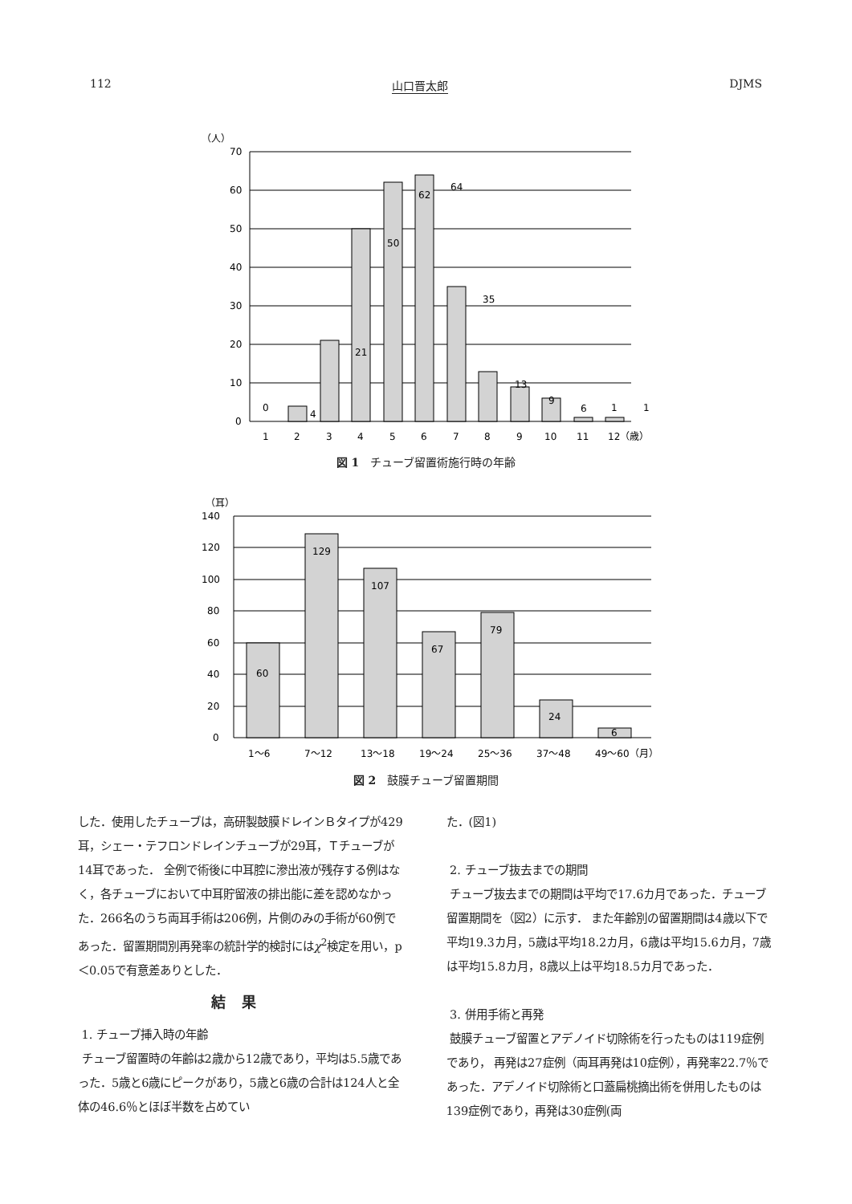112 山口晋太郎 DJMS
（人）
70
60
50
40
30
20
10
0
0
4
21
50
62
64
35
13
9
6
1
1
1
2
3
4
5
6
7
8
9
10
11
12（歳）
図 1　チューブ留置術施行時の年齢
（耳）
140
120
100
80
60
40
20
0
60
129
107
67
79
24
6
1〜6
7〜12
13〜18
19〜24
25〜36
37〜48
49〜60（月）
図 2　鼓膜チューブ留置期間
した．使用したチューブは，高研製鼓膜ドレインＢタイプが429耳，シェー・テフロンドレインチューブが29耳，Ｔチューブが14耳であった． 全例で術後に中耳腔に滲出液が残存する例はなく，各チューブにおいて中耳貯留液の排出能に差を認めなかった．266名のうち両耳手術は206例，片側のみの手術が60例であった．留置期間別再発率の統計学的検討にはχ<sup>2</sup>検定を用い，p＜0.05で有意差ありとした．
結果
1. チューブ挿入時の年齢
チューブ留置時の年齢は2歳から12歳であり，平均は5.5歳であった．5歳と6歳にピークがあり，5歳と6歳の合計は124人と全体の46.6％とほぼ半数を占めてい
た．(図1)
2. チューブ抜去までの期間
チューブ抜去までの期間は平均で17.6カ月であった．チューブ留置期間を（図2）に示す． また年齢別の留置期間は4歳以下で平均19.3カ月，5歳は平均18.2カ月，6歳は平均15.6カ月，7歳は平均15.8カ月，8歳以上は平均18.5カ月であった．
3. 併用手術と再発
鼓膜チューブ留置とアデノイド切除術を行ったものは119症例であり， 再発は27症例（両耳再発は10症例），再発率22.7％であった．アデノイド切除術と口蓋扁桃摘出術を併用したものは139症例であり，再発は30症例(両